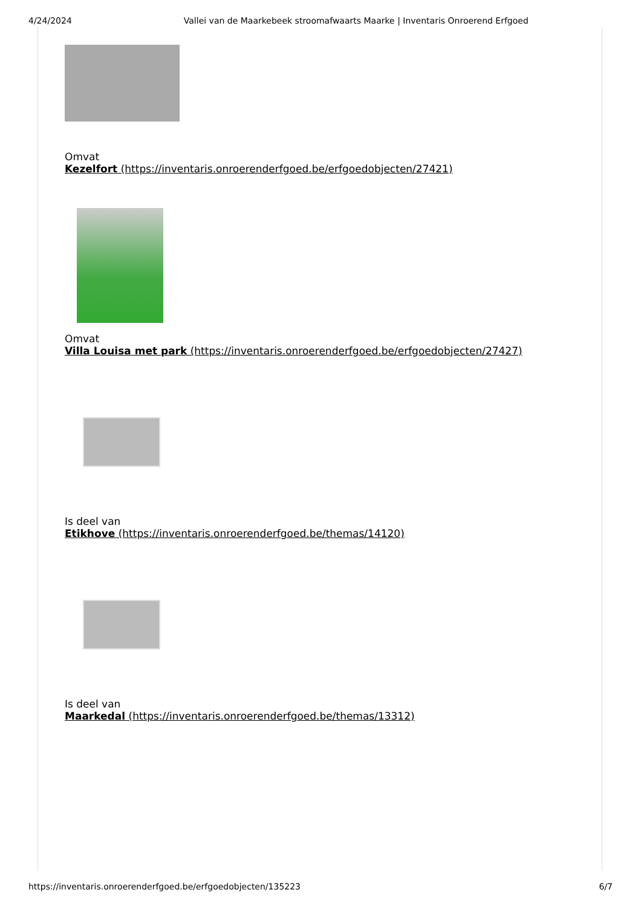4/24/2024 Vallei van de Maarkebeek stroomafwaarts Maarke | Inventaris Onroerend Erfgoed
Omvat
Kezelfort (https://inventaris.onroerenderfgoed.be/erfgoedobjecten/27421)
Omvat
Villa Louisa met park (https://inventaris.onroerenderfgoed.be/erfgoedobjecten/27427)
Is deel van
Etikhove (https://inventaris.onroerenderfgoed.be/themas/14120)
Is deel van
Maarkedal (https://inventaris.onroerenderfgoed.be/themas/13312)
https://inventaris.onroerenderfgoed.be/erfgoedobjecten/135223 6/7